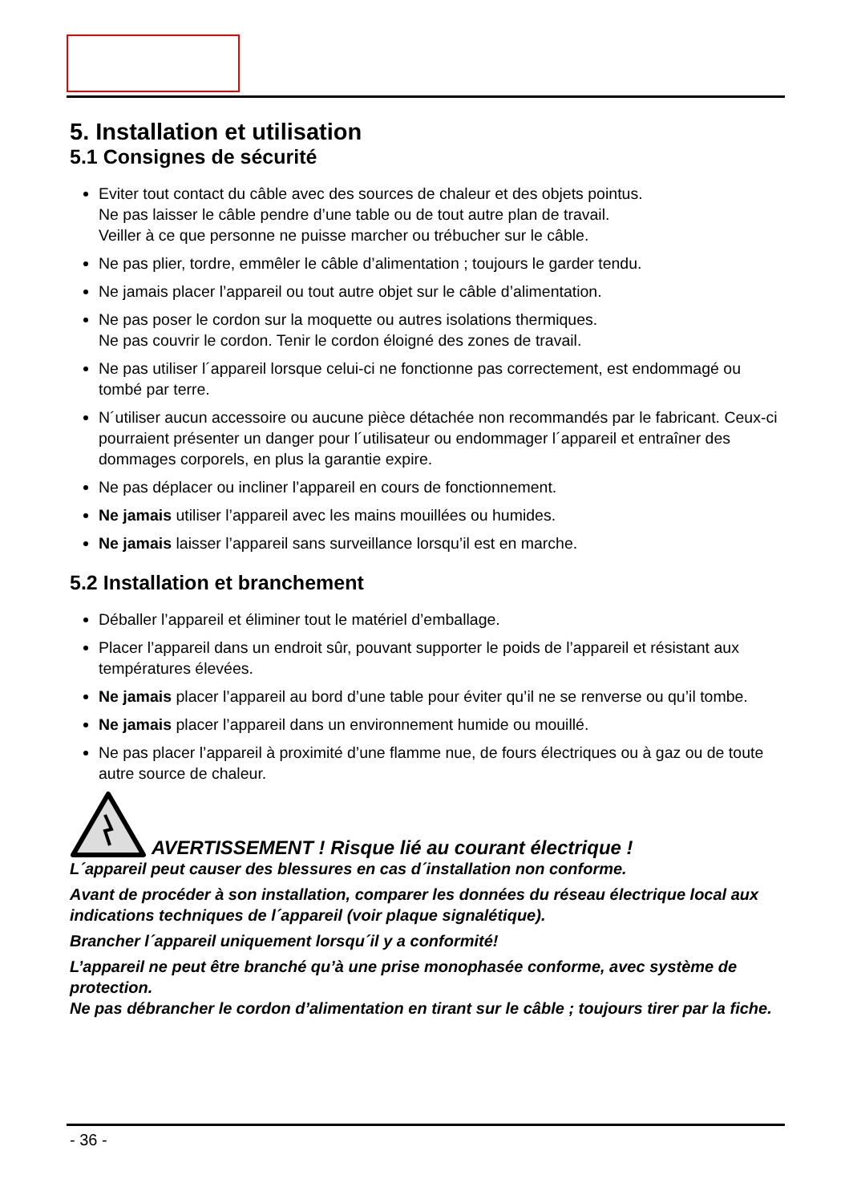5. Installation et utilisation
5.1 Consignes de sécurité
Eviter tout contact du câble avec des sources de chaleur et des objets pointus.
Ne pas laisser le câble pendre d’une table ou de tout autre plan de travail.
Veiller à ce que personne ne puisse marcher ou trébucher sur le câble.
Ne pas plier, tordre, emmêler le câble d’alimentation ; toujours le garder tendu.
Ne jamais placer l’appareil ou tout autre objet sur le câble d’alimentation.
Ne pas poser le cordon sur la moquette ou autres isolations thermiques.
Ne pas couvrir le cordon. Tenir le cordon éloigné des zones de travail.
Ne pas utiliser l´appareil lorsque celui-ci ne fonctionne pas correctement, est endommagé ou tombé par terre.
N´utiliser aucun accessoire ou aucune pièce détachée non recommandés par le fabricant. Ceux-ci pourraient présenter un danger pour l´utilisateur ou endommager l´appareil et entraîner des dommages corporels, en plus la garantie expire.
Ne pas déplacer ou incliner l’appareil en cours de fonctionnement.
Ne jamais utiliser l’appareil avec les mains mouillées ou humides.
Ne jamais laisser l’appareil sans surveillance lorsqu’il est en marche.
5.2 Installation et branchement
Déballer l’appareil et éliminer tout le matériel d’emballage.
Placer l’appareil dans un endroit sûr, pouvant supporter le poids de l’appareil et résistant aux températures élevées.
Ne jamais placer l’appareil au bord d’une table pour éviter qu’il ne se renverse ou qu’il tombe.
Ne jamais placer l’appareil dans un environnement humide ou mouillé.
Ne pas placer l’appareil à proximité d’une flamme nue, de fours électriques ou à gaz ou de toute autre source de chaleur.
AVERTISSEMENT ! Risque lié au courant électrique !
L´appareil peut causer des blessures en cas d´installation non conforme.
Avant de procéder à son installation, comparer les données du réseau électrique local aux indications techniques de l´appareil (voir plaque signalétique).
Brancher l´appareil uniquement lorsqu´il y a conformité!
L’appareil ne peut être branché qu’à une prise monophasée conforme, avec système de protection.
Ne pas débrancher le cordon d’alimentation en tirant sur le câble ; toujours tirer par la fiche.
- 36 -